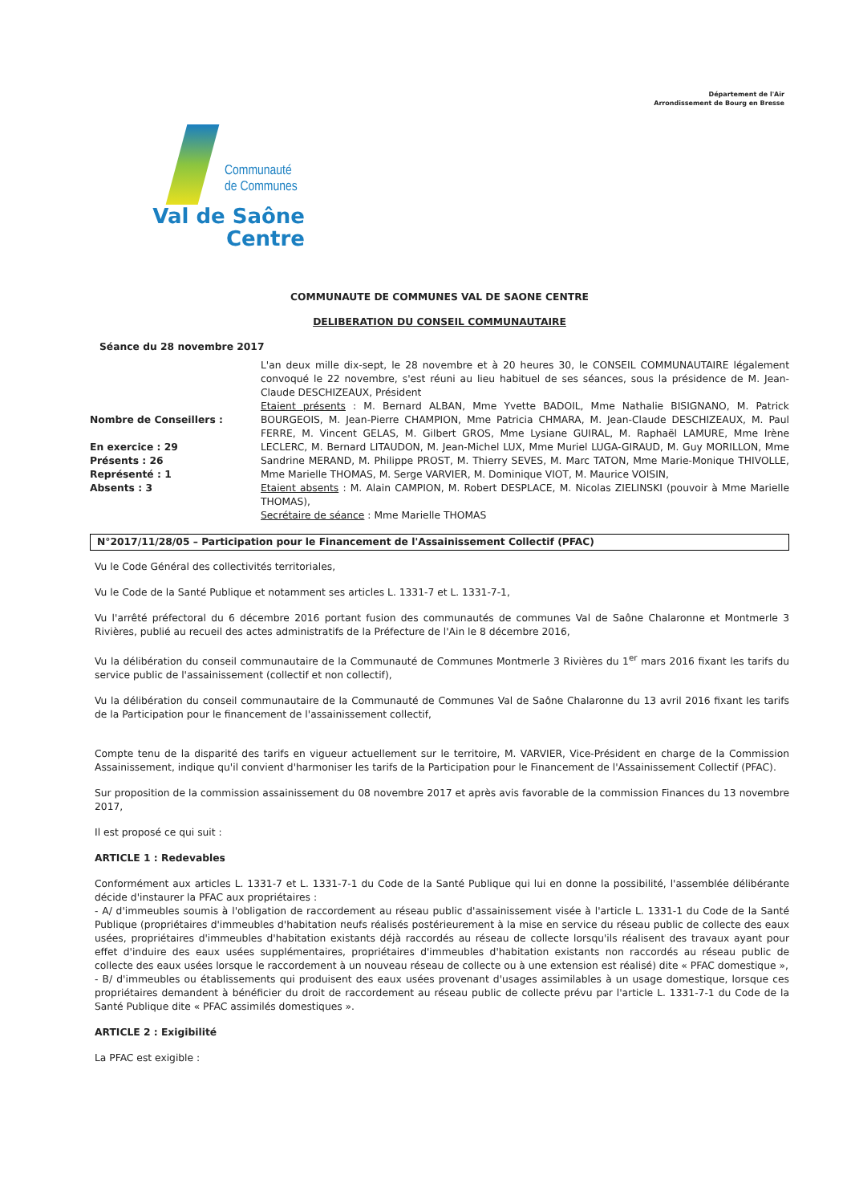Département de l'Air
Arrondissement de Bourg en Bresse
Communauté
de Communes
Val de Saône
Centre
COMMUNAUTE DE COMMUNES VAL DE SAONE CENTRE
DELIBERATION DU CONSEIL COMMUNAUTAIRE
Séance du 28 novembre 2017
Nombre de Conseillers :
En exercice : 29
Présents : 26
Représenté : 1
Absents : 3
L'an deux mille dix-sept, le 28 novembre et à 20 heures 30, le CONSEIL COMMUNAUTAIRE légalement convoqué le 22 novembre, s'est réuni au lieu habituel de ses séances, sous la présidence de M. Jean-Claude DESCHIZEAUX, Président
Etaient présents : M. Bernard ALBAN, Mme Yvette BADOIL, Mme Nathalie BISIGNANO, M. Patrick BOURGEOIS, M. Jean-Pierre CHAMPION, Mme Patricia CHMARA, M. Jean-Claude DESCHIZEAUX, M. Paul FERRE, M. Vincent GELAS, M. Gilbert GROS, Mme Lysiane GUIRAL, M. Raphaël LAMURE, Mme Irène LECLERC, M. Bernard LITAUDON, M. Jean-Michel LUX, Mme Muriel LUGA-GIRAUD, M. Guy MORILLON, Mme Sandrine MERAND, M. Philippe PROST, M. Thierry SEVES, M. Marc TATON, Mme Marie-Monique THIVOLLE, Mme Marielle THOMAS, M. Serge VARVIER, M. Dominique VIOT, M. Maurice VOISIN,
Etaient absents : M. Alain CAMPION, M. Robert DESPLACE, M. Nicolas ZIELINSKI (pouvoir à Mme Marielle THOMAS),
Secrétaire de séance : Mme Marielle THOMAS
N°2017/11/28/05 – Participation pour le Financement de l'Assainissement Collectif (PFAC)
Vu le Code Général des collectivités territoriales,
Vu le Code de la Santé Publique et notamment ses articles L. 1331-7 et L. 1331-7-1,
Vu l'arrêté préfectoral du 6 décembre 2016 portant fusion des communautés de communes Val de Saône Chalaronne et Montmerle 3 Rivières, publié au recueil des actes administratifs de la Préfecture de l'Ain le 8 décembre 2016,
Vu la délibération du conseil communautaire de la Communauté de Communes Montmerle 3 Rivières du 1<sup>er</sup> mars 2016 fixant les tarifs du service public de l'assainissement (collectif et non collectif),
Vu la délibération du conseil communautaire de la Communauté de Communes Val de Saône Chalaronne du 13 avril 2016 fixant les tarifs de la Participation pour le financement de l'assainissement collectif,
Compte tenu de la disparité des tarifs en vigueur actuellement sur le territoire, M. VARVIER, Vice-Président en charge de la Commission Assainissement, indique qu'il convient d'harmoniser les tarifs de la Participation pour le Financement de l'Assainissement Collectif (PFAC).
Sur proposition de la commission assainissement du 08 novembre 2017 et après avis favorable de la commission Finances du 13 novembre 2017,
Il est proposé ce qui suit :
ARTICLE 1 : Redevables
Conformément aux articles L. 1331-7 et L. 1331-7-1 du Code de la Santé Publique qui lui en donne la possibilité, l'assemblée délibérante décide d'instaurer la PFAC aux propriétaires :
- A/ d'immeubles soumis à l'obligation de raccordement au réseau public d'assainissement visée à l'article L. 1331-1 du Code de la Santé Publique (propriétaires d'immeubles d'habitation neufs réalisés postérieurement à la mise en service du réseau public de collecte des eaux usées, propriétaires d'immeubles d'habitation existants déjà raccordés au réseau de collecte lorsqu'ils réalisent des travaux ayant pour effet d'induire des eaux usées supplémentaires, propriétaires d'immeubles d'habitation existants non raccordés au réseau public de collecte des eaux usées lorsque le raccordement à un nouveau réseau de collecte ou à une extension est réalisé) dite « PFAC domestique »,
- B/ d'immeubles ou établissements qui produisent des eaux usées provenant d'usages assimilables à un usage domestique, lorsque ces propriétaires demandent à bénéficier du droit de raccordement au réseau public de collecte prévu par l'article L. 1331-7-1 du Code de la Santé Publique dite « PFAC assimilés domestiques ».
ARTICLE 2 : Exigibilité
La PFAC est exigible :